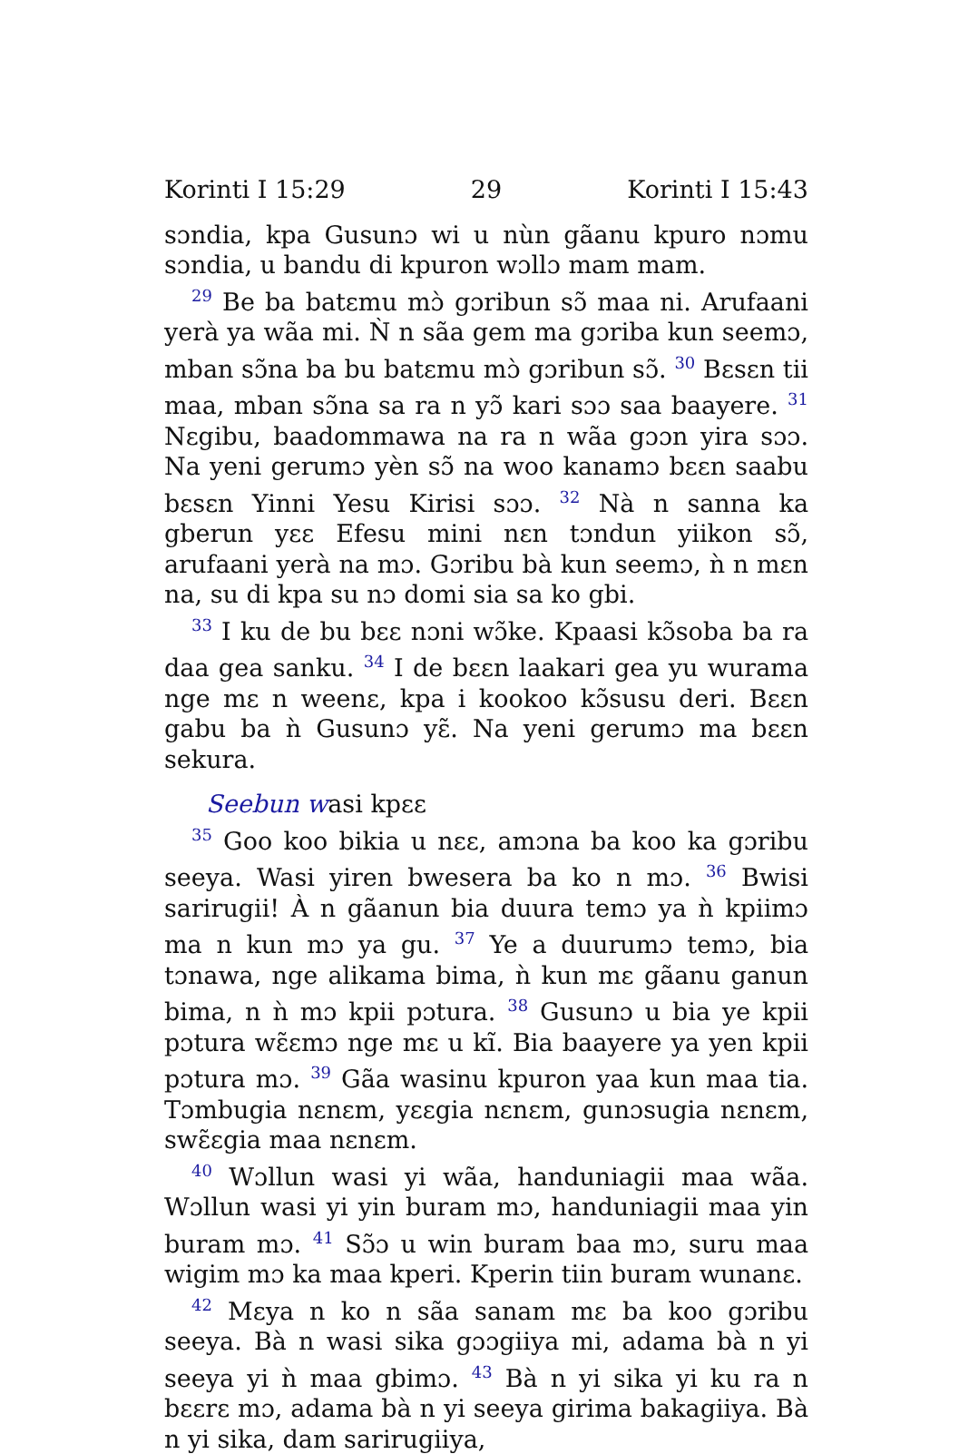Korinti I 15:29 29 Korinti I 15:43
sɔndia, kpa Gusunɔ wi u nùn gãanu kpuro nɔmu sɔndia, u bandu di kpuron wɔllɔ mam mam.
<sup>29</sup> Be ba batɛmu mɔ̀ gɔribun sɔ̃ maa ni. Arufaani yerà ya wãa mi. Ǹ n sãa gem ma gɔriba kun seemɔ, mban sɔ̃na ba bu batɛmu mɔ̀ gɔribun sɔ̃. <sup>30</sup> Bɛsɛn tii maa, mban sɔ̃na sa ra n yɔ̃ kari sɔɔ saa baayere. <sup>31</sup> Nɛgibu, baadommawa na ra n wãa gɔɔn yira sɔɔ. Na yeni gerumɔ yèn sɔ̃ na woo kanamɔ bɛɛn saabu bɛsɛn Yinni Yesu Kirisi sɔɔ. <sup>32</sup> Nà n sanna ka gberun yɛɛ Efesu mini nɛn tɔndun yiikon sɔ̃, arufaani yerà na mɔ. Gɔribu bà kun seemɔ, ǹ n mɛn na, su di kpa su nɔ domi sia sa ko gbi.
<sup>33</sup> I ku de bu bɛɛ nɔni wɔ̃ke. Kpaasi kɔ̃soba ba ra daa gea sanku. <sup>34</sup> I de bɛɛn laakari gea yu wurama nge mɛ n weenɛ, kpa i kookoo kɔ̃susu deri. Bɛɛn gabu ba ǹ Gusunɔ yɛ̃. Na yeni gerumɔ ma bɛɛn sekura.
Seebun wasi kpɛɛ
<sup>35</sup> Goo koo bikia u nɛɛ, amɔna ba koo ka gɔribu seeya. Wasi yiren bwesera ba ko n mɔ. <sup>36</sup> Bwisi sarirugii! À n gãanun bia duura temɔ ya ǹ kpiimɔ ma n kun mɔ ya gu. <sup>37</sup> Ye a duurumɔ temɔ, bia tɔnawa, nge alikama bima, ǹ kun mɛ gãanu ganun bima, n ǹ mɔ kpii pɔtura. <sup>38</sup> Gusunɔ u bia ye kpii pɔtura wɛ̃ɛmɔ nge mɛ u kĩ. Bia baayere ya yen kpii pɔtura mɔ. <sup>39</sup> Gãa wasinu kpuron yaa kun maa tia. Tɔmbugia nɛnɛm, yɛɛgia nɛnɛm, gunɔsugia nɛnɛm, swɛ̃ɛgia maa nɛnɛm.
<sup>40</sup> Wɔllun wasi yi wãa, handuniagii maa wãa. Wɔllun wasi yi yin buram mɔ, handuniagii maa yin buram mɔ. <sup>41</sup> Sɔ̃ɔ u win buram baa mɔ, suru maa wigim mɔ ka maa kperi. Kperin tiin buram wunanɛ.
<sup>42</sup> Mɛya n ko n sãa sanam mɛ ba koo gɔribu seeya. Bà n wasi sika gɔɔgiiya mi, adama bà n yi seeya yi ǹ maa gbimɔ. <sup>43</sup> Bà n yi sika yi ku ra n bɛɛrɛ mɔ, adama bà n yi seeya girima bakagiiya. Bà n yi sika, dam sarirugiiya,